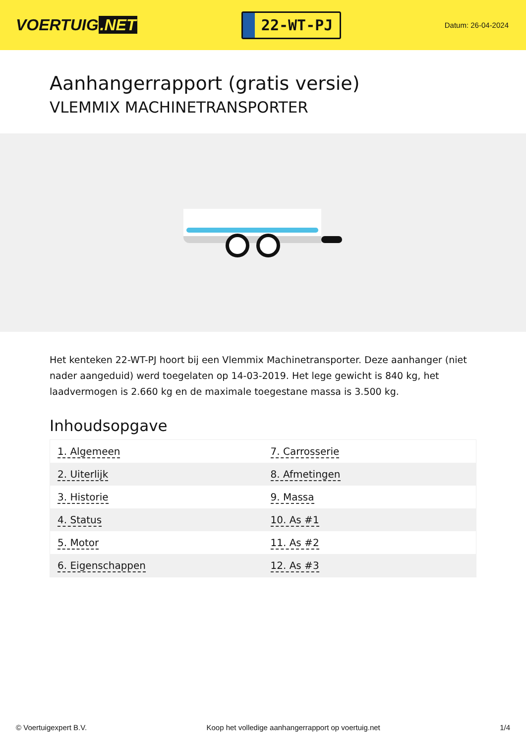VOERTUIG.NET
22-WT-PJ
Datum: 26-04-2024
Aanhangerrapport (gratis versie)
VLEMMIX MACHINETRANSPORTER
Het kenteken 22-WT-PJ hoort bij een Vlemmix Machinetransporter. Deze aanhanger (niet nader aangeduid) werd toegelaten op 14-03-2019. Het lege gewicht is 840 kg, het laadvermogen is 2.660 kg en de maximale toegestane massa is 3.500 kg.
Inhoudsopgave
| 1. Algemeen | 7. Carrosserie |
| 2. Uiterlijk | 8. Afmetingen |
| 3. Historie | 9. Massa |
| 4. Status | 10. As #1 |
| 5. Motor | 11. As #2 |
| 6. Eigenschappen | 12. As #3 |
© Voertuigexpert B.V. Koop het volledige aanhangerrapport op voertuig.net
1/4